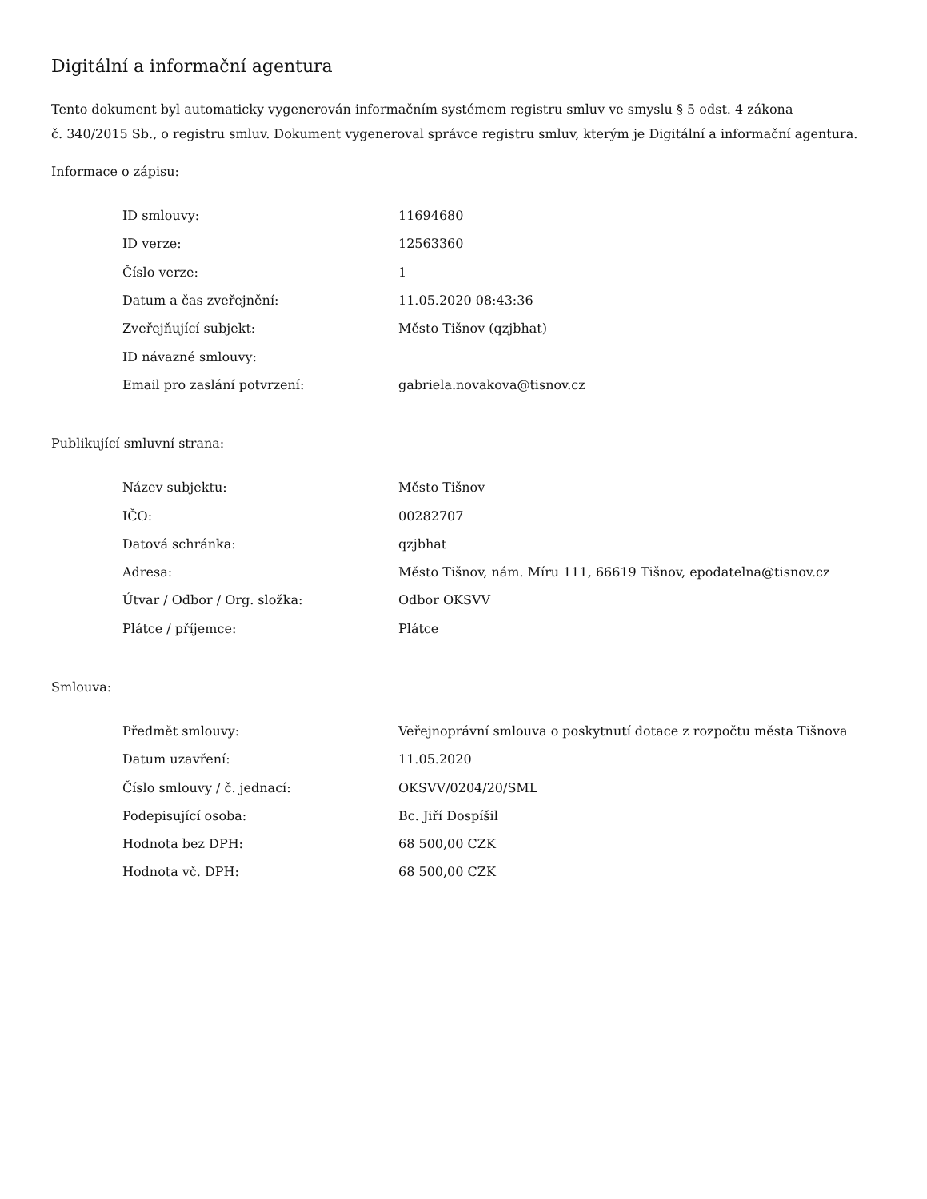Digitální a informační agentura
Tento dokument byl automaticky vygenerován informačním systémem registru smluv ve smyslu § 5 odst. 4 zákona
č. 340/2015 Sb., o registru smluv. Dokument vygeneroval správce registru smluv, kterým je Digitální a informační agentura.
Informace o zápisu:
| ID smlouvy: | 11694680 |
| ID verze: | 12563360 |
| Číslo verze: | 1 |
| Datum a čas zveřejnění: | 11.05.2020 08:43:36 |
| Zveřejňující subjekt: | Město Tišnov (qzjbhat) |
| ID návazné smlouvy: | |
| Email pro zaslání potvrzení: | gabriela.novakova@tisnov.cz |
Publikující smluvní strana:
| Název subjektu: | Město Tišnov |
| IČO: | 00282707 |
| Datová schránka: | qzjbhat |
| Adresa: | Město Tišnov, nám. Míru 111, 66619 Tišnov, epodatelna@tisnov.cz |
| Útvar / Odbor / Org. složka: | Odbor OKSVV |
| Plátce / příjemce: | Plátce |
Smlouva:
| Předmět smlouvy: | Veřejnoprávní smlouva o poskytnutí dotace z rozpočtu města Tišnova |
| Datum uzavření: | 11.05.2020 |
| Číslo smlouvy / č. jednací: | OKSVV/0204/20/SML |
| Podepisující osoba: | Bc. Jiří Dospíšil |
| Hodnota bez DPH: | 68 500,00 CZK |
| Hodnota vč. DPH: | 68 500,00 CZK |